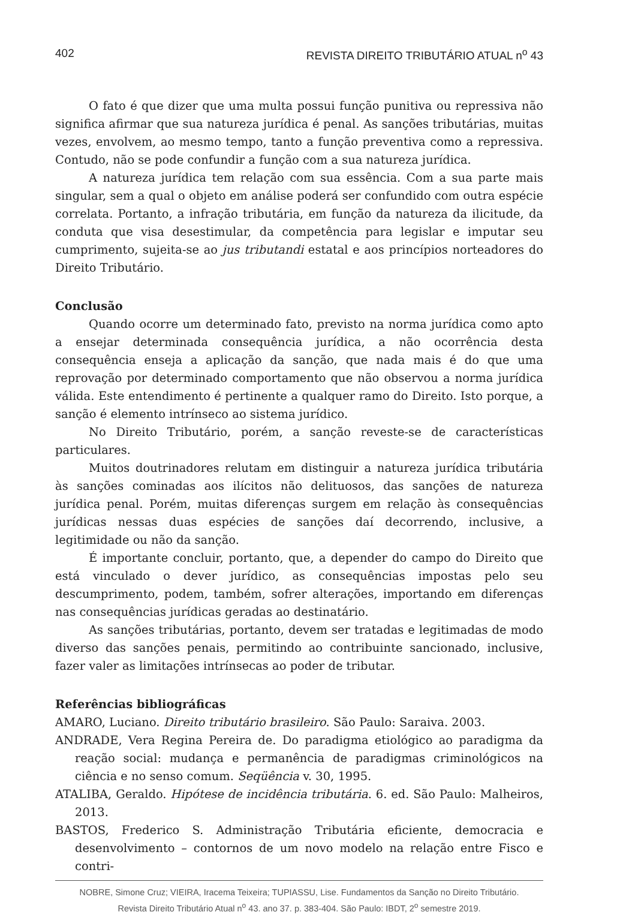402 REVISTA DIREITO TRIBUTÁRIO ATUAL n<sup>o</sup> 43
O fato é que dizer que uma multa possui função punitiva ou repressiva não significa afirmar que sua natureza jurídica é penal. As sanções tributárias, muitas vezes, envolvem, ao mesmo tempo, tanto a função preventiva como a repressiva. Contudo, não se pode confundir a função com a sua natureza jurídica.
A natureza jurídica tem relação com sua essência. Com a sua parte mais singular, sem a qual o objeto em análise poderá ser confundido com outra espécie correlata. Portanto, a infração tributária, em função da natureza da ilicitude, da conduta que visa desestimular, da competência para legislar e imputar seu cumprimento, sujeita-se ao jus tributandi estatal e aos princípios norteadores do Direito Tributário.
Conclusão
Quando ocorre um determinado fato, previsto na norma jurídica como apto a ensejar determinada consequência jurídica, a não ocorrência desta consequência enseja a aplicação da sanção, que nada mais é do que uma reprovação por determinado comportamento que não observou a norma jurídica válida. Este entendimento é pertinente a qualquer ramo do Direito. Isto porque, a sanção é elemento intrínseco ao sistema jurídico.
No Direito Tributário, porém, a sanção reveste-se de características particulares.
Muitos doutrinadores relutam em distinguir a natureza jurídica tributária às sanções cominadas aos ilícitos não delituosos, das sanções de natureza jurídica penal. Porém, muitas diferenças surgem em relação às consequências jurídicas nessas duas espécies de sanções daí decorrendo, inclusive, a legitimidade ou não da sanção.
É importante concluir, portanto, que, a depender do campo do Direito que está vinculado o dever jurídico, as consequências impostas pelo seu descumprimento, podem, também, sofrer alterações, importando em diferenças nas consequências jurídicas geradas ao destinatário.
As sanções tributárias, portanto, devem ser tratadas e legitimadas de modo diverso das sanções penais, permitindo ao contribuinte sancionado, inclusive, fazer valer as limitações intrínsecas ao poder de tributar.
Referências bibliográficas
AMARO, Luciano. Direito tributário brasileiro. São Paulo: Saraiva. 2003.
ANDRADE, Vera Regina Pereira de. Do paradigma etiológico ao paradigma da reação social: mudança e permanência de paradigmas criminológicos na ciência e no senso comum. Seqüência v. 30, 1995.
ATALIBA, Geraldo. Hipótese de incidência tributária. 6. ed. São Paulo: Malheiros, 2013.
BASTOS, Frederico S. Administração Tributária eficiente, democracia e desenvolvimento – contornos de um novo modelo na relação entre Fisco e contri-
NOBRE, Simone Cruz; VIEIRA, Iracema Teixeira; TUPIASSU, Lise. Fundamentos da Sanção no Direito Tributário.
Revista Direito Tributário Atual n<sup>o</sup> 43. ano 37. p. 383-404. São Paulo: IBDT, 2<sup>o</sup> semestre 2019.